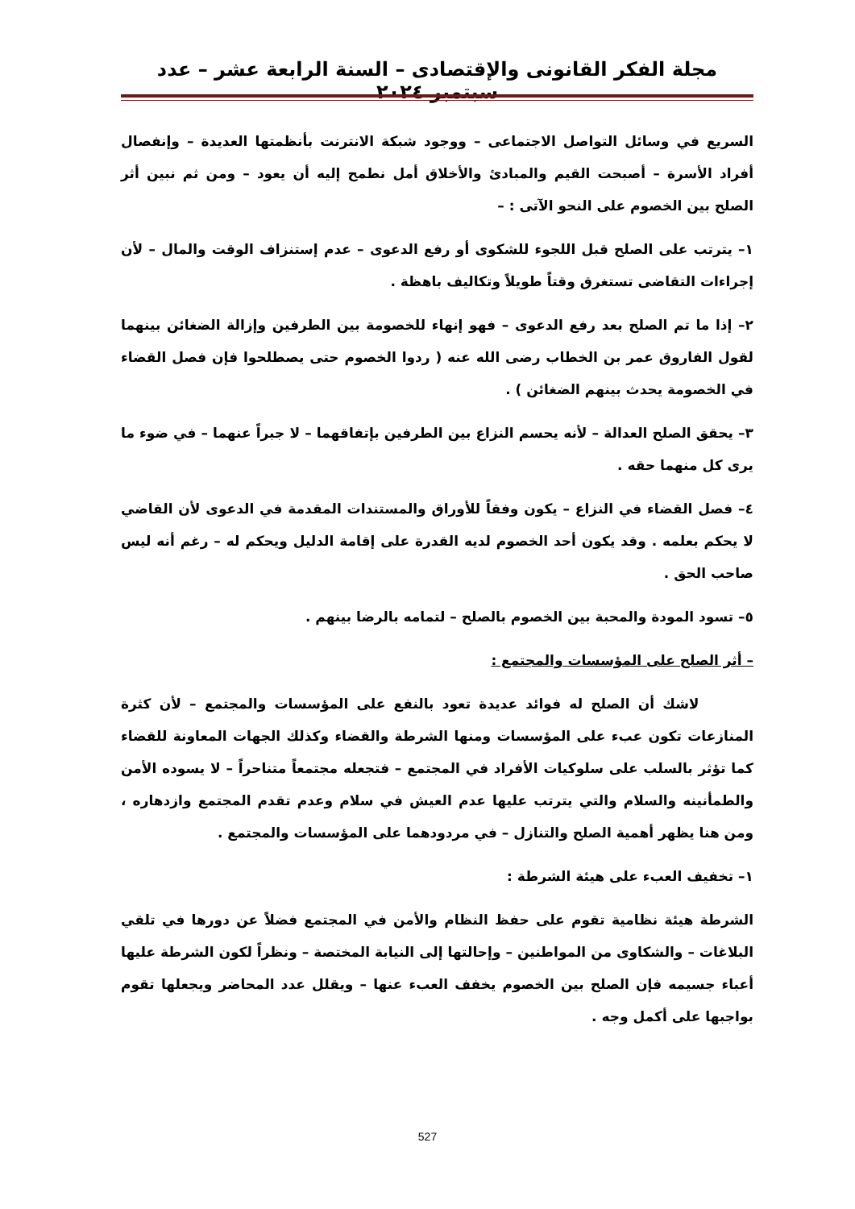مجلة الفكر القانونى والإقتصادى – السنة الرابعة عشر – عدد سبتمبر ٢٠٢٤
السريع في وسائل التواصل الاجتماعى – ووجود شبكة الانترنت بأنظمتها العديدة – وإنفصال أفراد الأسرة – أصبحت القيم والمبادئ والأخلاق أمل نطمح إليه أن يعود – ومن ثم نبين أثر الصلح بين الخصوم على النحو الآتى : –
١– يترتب على الصلح قبل اللجوء للشكوى أو رفع الدعوى – عدم إستنزاف الوقت والمال – لأن إجراءات التقاضى تستغرق وقتاً طويلاً وتكاليف باهظة .
٢– إذا ما تم الصلح بعد رفع الدعوى – فهو إنهاء للخصومة بين الطرفين وإزالة الضغائن بينهما لقول الفاروق عمر بن الخطاب رضى الله عنه ( ردوا الخصوم حتى يصطلحوا فإن فصل القضاء في الخصومة يحدث بينهم الضغائن ) .
٣– يحقق الصلح العدالة – لأنه يحسم النزاع بين الطرفين بإتفاقهما – لا جبراً عنهما – في ضوء ما يرى كل منهما حقه .
٤– فصل القضاء في النزاع – يكون وفقاً للأوراق والمستندات المقدمة في الدعوى لأن القاضي لا يحكم بعلمه . وقد يكون أحد الخصوم لديه القدرة على إقامة الدليل ويحكم له – رغم أنه ليس صاحب الحق .
٥– تسود المودة والمحبة بين الخصوم بالصلح – لتمامه بالرضا بينهم .
– أثر الصلح على المؤسسات والمجتمع :
لاشك أن الصلح له فوائد عديدة تعود بالنفع على المؤسسات والمجتمع – لأن كثرة المنازعات تكون عبء على المؤسسات ومنها الشرطة والقضاء وكذلك الجهات المعاونة للقضاء كما تؤثر بالسلب على سلوكيات الأفراد في المجتمع – فتجعله مجتمعاً متناحراً – لا يسوده الأمن والطمأنينه والسلام والتي يترتب عليها عدم العيش في سلام وعدم تقدم المجتمع وازدهاره ، ومن هنا يظهر أهمية الصلح والتنازل – في مردودهما على المؤسسات والمجتمع .
١– تخفيف العبء على هيئة الشرطة :
الشرطة هيئة نظامية تقوم على حفظ النظام والأمن في المجتمع فضلاً عن دورها في تلقي البلاغات – والشكاوى من المواطنين – وإحالتها إلى النيابة المختصة – ونظراً لكون الشرطة عليها أعباء جسيمه فإن الصلح بين الخصوم يخفف العبء عنها – ويقلل عدد المحاضر ويجعلها تقوم بواجبها على أكمل وجه .
527